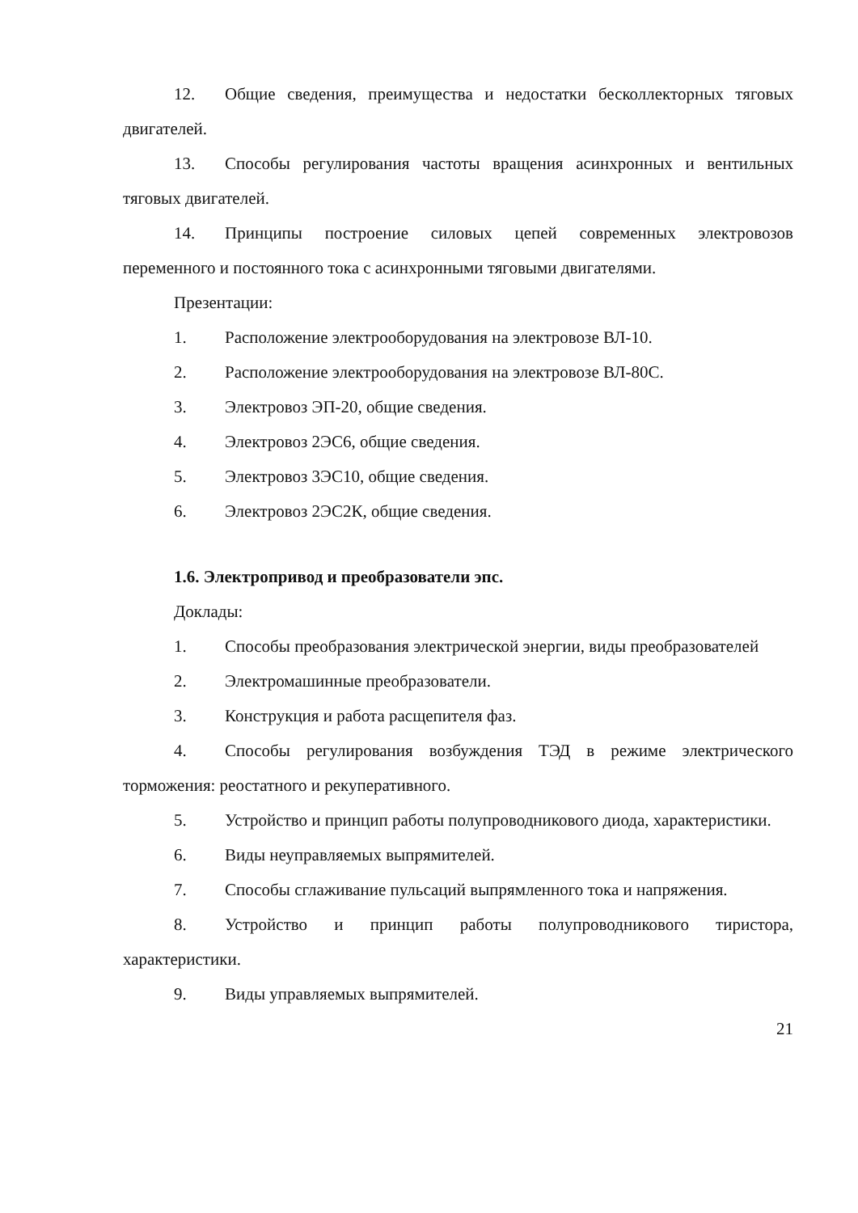12. Общие сведения, преимущества и недостатки бесколлекторных тяговых двигателей.
13. Способы регулирования частоты вращения асинхронных и вентильных тяговых двигателей.
14. Принципы построение силовых цепей современных электровозов переменного и постоянного тока с асинхронными тяговыми двигателями.
Презентации:
1. Расположение электрооборудования на электровозе ВЛ-10.
2. Расположение электрооборудования на электровозе ВЛ-80С.
3. Электровоз ЭП-20, общие сведения.
4. Электровоз 2ЭС6, общие сведения.
5. Электровоз 3ЭС10, общие сведения.
6. Электровоз 2ЭС2К, общие сведения.
1.6. Электропривод и преобразователи эпс.
Доклады:
1. Способы преобразования электрической энергии, виды преобразователей
2. Электромашинные преобразователи.
3. Конструкция и работа расщепителя фаз.
4. Способы регулирования возбуждения ТЭД в режиме электрического торможения: реостатного и рекуперативного.
5. Устройство и принцип работы полупроводникового диода, характеристики.
6. Виды неуправляемых выпрямителей.
7. Способы сглаживание пульсаций выпрямленного тока и напряжения.
8. Устройство и принцип работы полупроводникового тиристора, характеристики.
9. Виды управляемых выпрямителей.
21